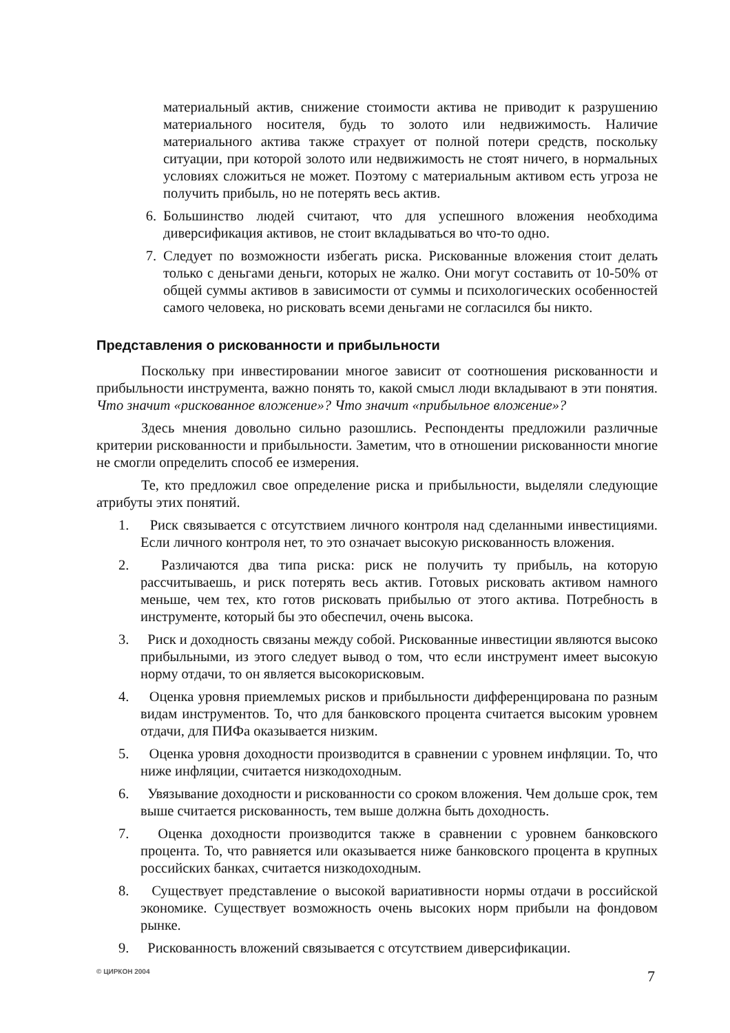материальный актив, снижение стоимости актива не приводит к разрушению материального носителя, будь то золото или недвижимость. Наличие материального актива также страхует от полной потери средств, поскольку ситуации, при которой золото или недвижимость не стоят ничего, в нормальных условиях сложиться не может. Поэтому с материальным активом есть угроза не получить прибыль, но не потерять весь актив.
6. Большинство людей считают, что для успешного вложения необходима диверсификация активов, не стоит вкладываться во что-то одно.
7. Следует по возможности избегать риска. Рискованные вложения стоит делать только с деньгами деньги, которых не жалко. Они могут составить от 10-50% от общей суммы активов в зависимости от суммы и психологических особенностей самого человека, но рисковать всеми деньгами не согласился бы никто.
Представления о рискованности и прибыльности
Поскольку при инвестировании многое зависит от соотношения рискованности и прибыльности инструмента, важно понять то, какой смысл люди вкладывают в эти понятия. Что значит «рискованное вложение»? Что значит «прибыльное вложение»?
Здесь мнения довольно сильно разошлись. Респонденты предложили различные критерии рискованности и прибыльности. Заметим, что в отношении рискованности многие не смогли определить способ ее измерения.
Те, кто предложил свое определение риска и прибыльности, выделяли следующие атрибуты этих понятий.
1. Риск связывается с отсутствием личного контроля над сделанными инвестициями. Если личного контроля нет, то это означает высокую рискованность вложения.
2. Различаются два типа риска: риск не получить ту прибыль, на которую рассчитываешь, и риск потерять весь актив. Готовых рисковать активом намного меньше, чем тех, кто готов рисковать прибылью от этого актива. Потребность в инструменте, который бы это обеспечил, очень высока.
3. Риск и доходность связаны между собой. Рискованные инвестиции являются высоко прибыльными, из этого следует вывод о том, что если инструмент имеет высокую норму отдачи, то он является высокорисковым.
4. Оценка уровня приемлемых рисков и прибыльности дифференцирована по разным видам инструментов. То, что для банковского процента считается высоким уровнем отдачи, для ПИФа оказывается низким.
5. Оценка уровня доходности производится в сравнении с уровнем инфляции. То, что ниже инфляции, считается низкодоходным.
6. Увязывание доходности и рискованности со сроком вложения. Чем дольше срок, тем выше считается рискованность, тем выше должна быть доходность.
7. Оценка доходности производится также в сравнении с уровнем банковского процента. То, что равняется или оказывается ниже банковского процента в крупных российских банках, считается низкодоходным.
8. Существует представление о высокой вариативности нормы отдачи в российской экономике. Существует возможность очень высоких норм прибыли на фондовом рынке.
9. Рискованность вложений связывается с отсутствием диверсификации.
© ЦИРКОН 2004
7